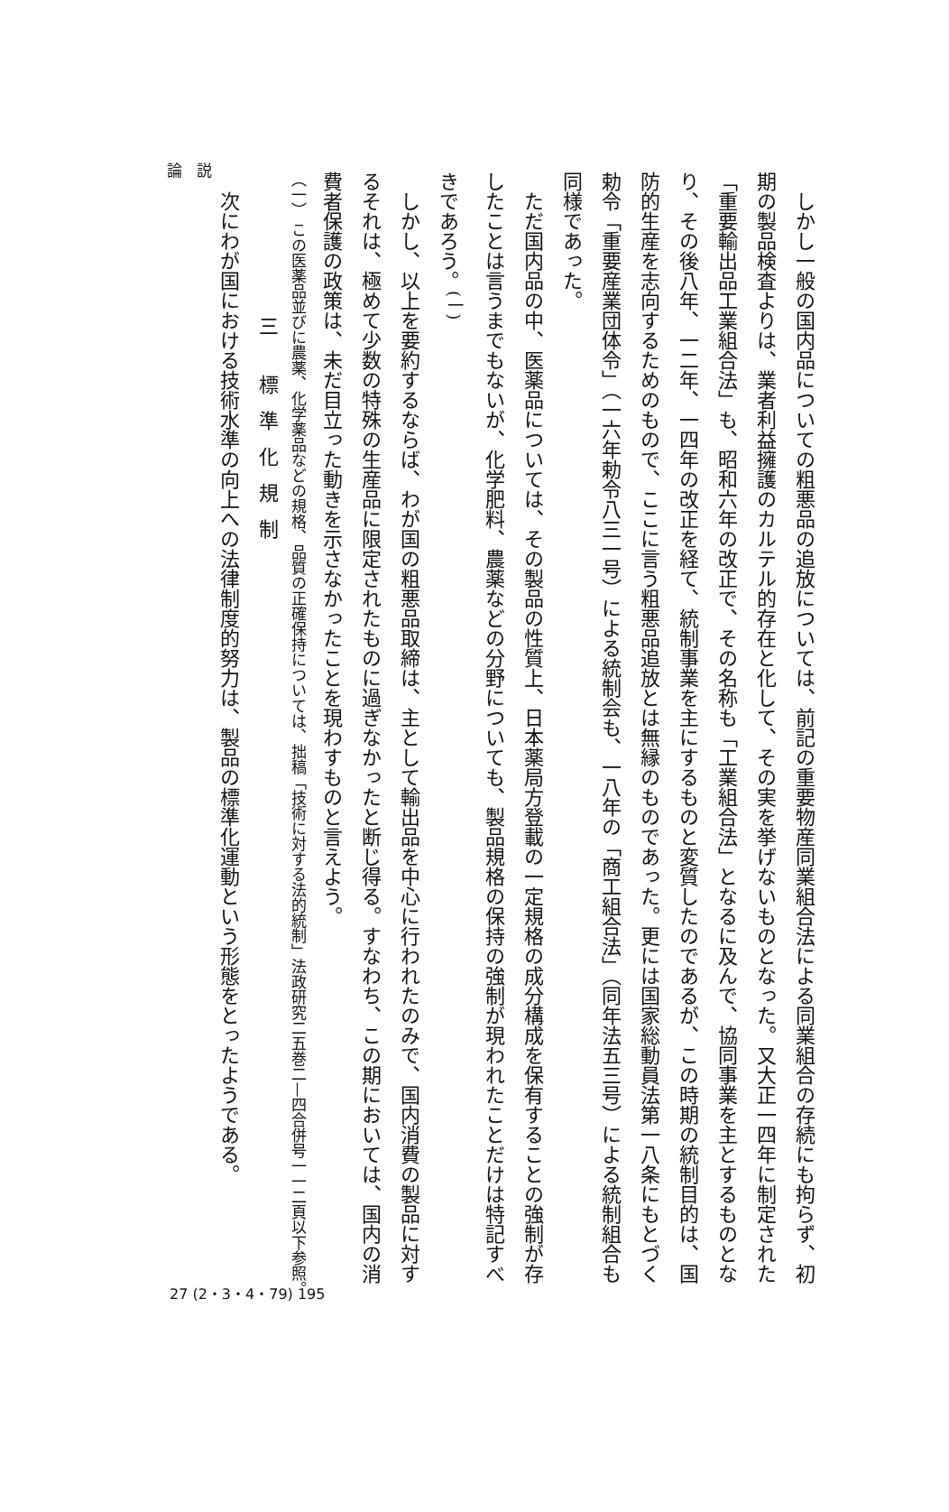論説
しかし一般の国内品についての粗悪品の追放については、前記の重要物産同業組合法による同業組合の存続にも拘らず、初期の製品検査よりは、業者利益擁護のカルテル的存在と化して、その実を挙げないものとなった。又大正一四年に制定された「重要輸出品工業組合法」も、昭和六年の改正で、その名称も「工業組合法」となるに及んで、協同事業を主とするものとなり、その後八年、一二年、一四年の改正を経て、統制事業を主にするものと変質したのであるが、この時期の統制目的は、国防的生産を志向するためのもので、ここに言う粗悪品追放とは無縁のものであった。更には国家総動員法第一八条にもとづく勅令「重要産業団体令」（一六年勅令八三一号）による統制会も、一八年の「商工組合法」（同年法五三号）による統制組合も同様であった。
ただ国内品の中、医薬品については、その製品の性質上、日本薬局方登載の一定規格の成分構成を保有することの強制が存したことは言うまでもないが、化学肥料、農薬などの分野についても、製品規格の保持の強制が現われたことだけは特記すべきであろう。<sup>(一)</sup>
しかし、以上を要約するならば、わが国の粗悪品取締は、主として輸出品を中心に行われたのみで、国内消費の製品に対するそれは、極めて少数の特殊の生産品に限定されたものに過ぎなかったと断じ得る。すなわち、この期においては、国内の消費者保護の政策は、未だ目立った動きを示さなかったことを現わすものと言えよう。
（一） この医薬品並びに農薬、化学薬品などの規格、品質の正確保持については、拙稿「技術に対する法的統制」法政研究二五巻二—四合併号一一二頁以下参照。
三 標準化規制
次にわが国における技術水準の向上への法律制度的努力は、製品の標準化運動という形態をとったようである。
27 (2・3・4・79) 195